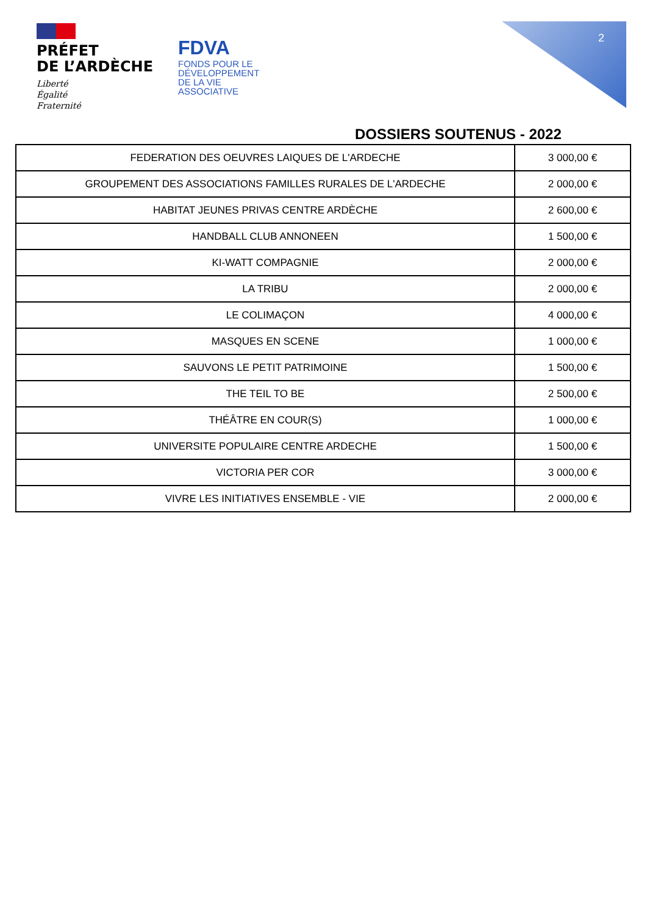2
PRÉFET
DE L’ARDÈCHE
Liberté
Égalité
Fraternité
FDVA
FONDS POUR LE
DÉVELOPPEMENT
DE LA VIE
ASSOCIATIVE
DOSSIERS SOUTENUS - 2022
| FEDERATION DES OEUVRES LAIQUES DE L'ARDECHE | 3 000,00 € |
| GROUPEMENT DES ASSOCIATIONS FAMILLES RURALES DE L'ARDECHE | 2 000,00 € |
| HABITAT JEUNES PRIVAS CENTRE ARDÈCHE | 2 600,00 € |
| HANDBALL CLUB ANNONEEN | 1 500,00 € |
| KI-WATT COMPAGNIE | 2 000,00 € |
| LA TRIBU | 2 000,00 € |
| LE COLIMAÇON | 4 000,00 € |
| MASQUES EN SCENE | 1 000,00 € |
| SAUVONS LE PETIT PATRIMOINE | 1 500,00 € |
| THE TEIL TO BE | 2 500,00 € |
| THÉÂTRE EN COUR(S) | 1 000,00 € |
| UNIVERSITE POPULAIRE CENTRE ARDECHE | 1 500,00 € |
| VICTORIA PER COR | 3 000,00 € |
| VIVRE LES INITIATIVES ENSEMBLE - VIE | 2 000,00 € |